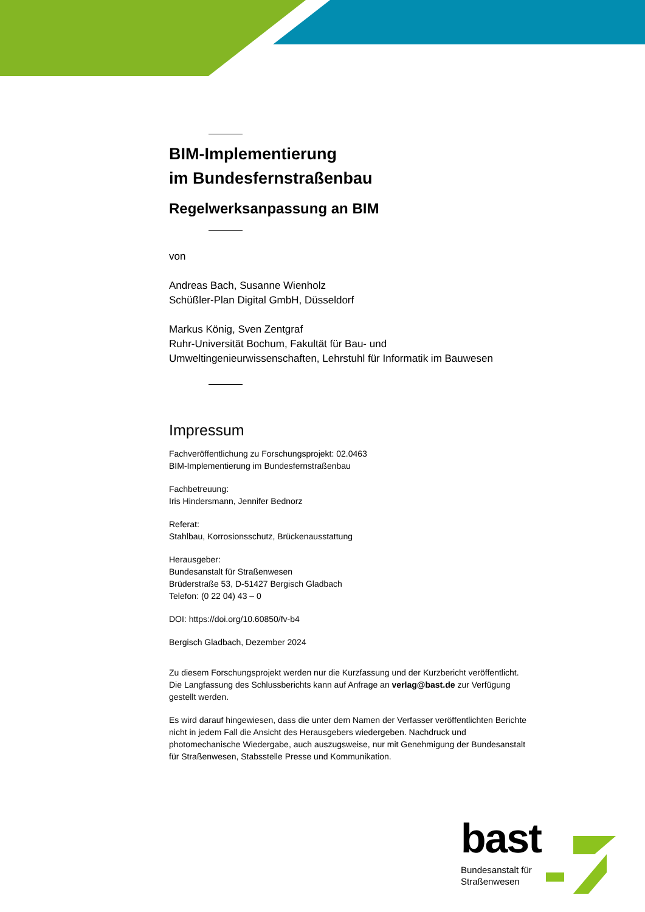BIM-Implementierung
im Bundesfernstraßenbau
Regelwerksanpassung an BIM
von
Andreas Bach, Susanne Wienholz
Schüßler-Plan Digital GmbH, Düsseldorf
Markus König, Sven Zentgraf
Ruhr-Universität Bochum, Fakultät für Bau- und Umweltingenieurwissenschaften, Lehrstuhl für Informatik im Bauwesen
Impressum
Fachveröffentlichung zu Forschungsprojekt: 02.0463
BIM-Implementierung im Bundesfernstraßenbau
Fachbetreuung:
Iris Hindersmann, Jennifer Bednorz
Referat:
Stahlbau, Korrosionsschutz, Brückenausstattung
Herausgeber:
Bundesanstalt für Straßenwesen
Brüderstraße 53, D-51427 Bergisch Gladbach
Telefon: (0 22 04) 43 – 0
DOI: https://doi.org/10.60850/fv-b4
Bergisch Gladbach, Dezember 2024
Zu diesem Forschungsprojekt werden nur die Kurzfassung und der Kurzbericht veröffentlicht. Die Langfassung des Schlussberichts kann auf Anfrage an verlag@bast.de zur Verfügung gestellt werden.
Es wird darauf hingewiesen, dass die unter dem Namen der Verfasser veröffentlichten Berichte nicht in jedem Fall die Ansicht des Herausgebers wiedergeben. Nachdruck und photomechanische Wiedergabe, auch auszugsweise, nur mit Genehmigung der Bundesanstalt für Straßenwesen, Stabsstelle Presse und Kommunikation.
bast
Bundesanstalt für
Straßenwesen